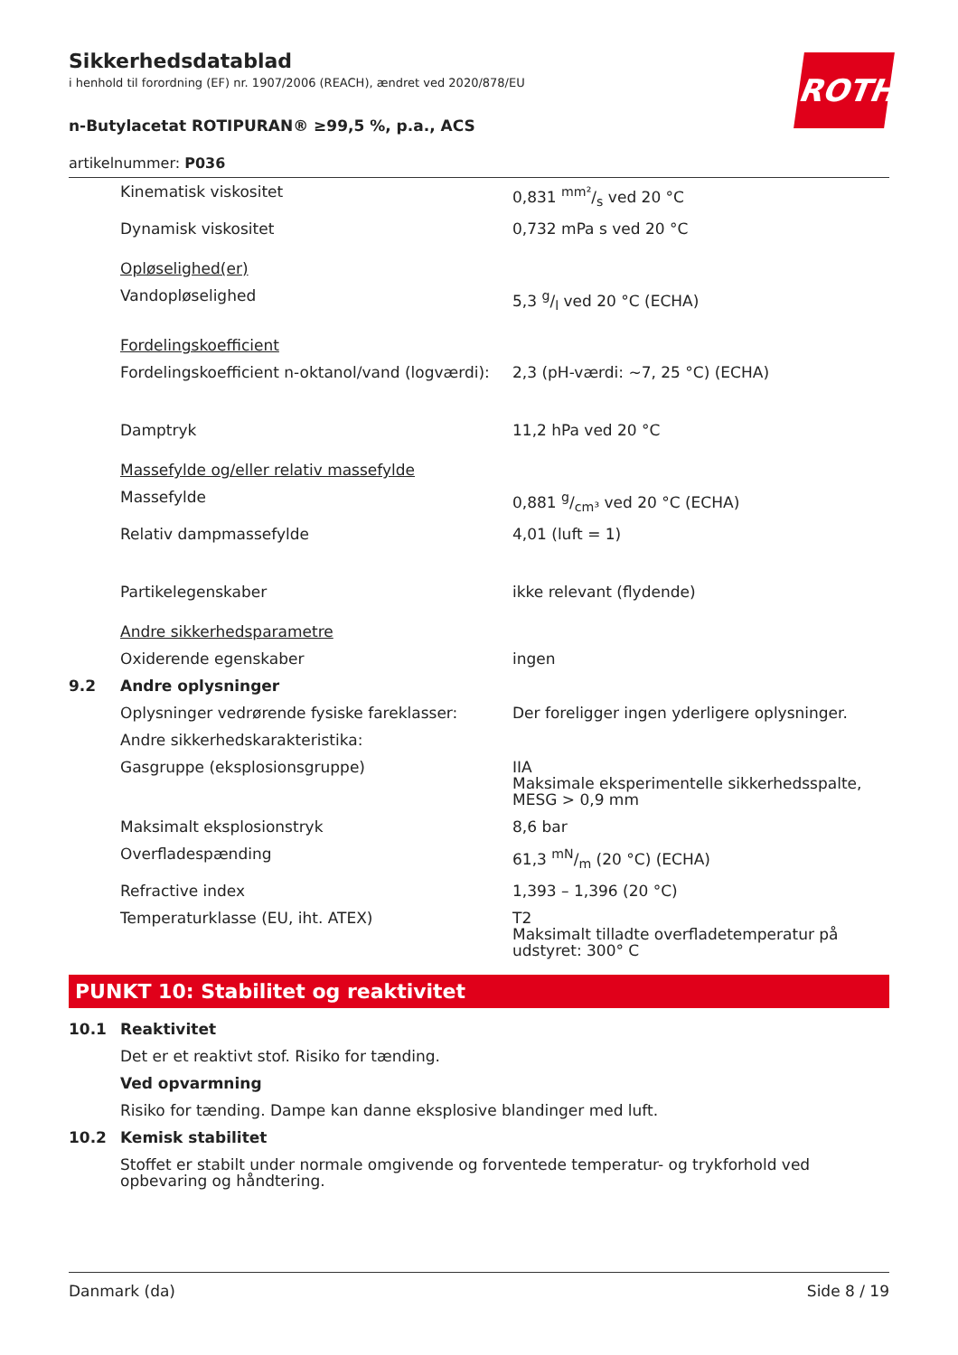ROTH
Sikkerhedsdatablad
i henhold til forordning (EF) nr. 1907/2006 (REACH), ændret ved 2020/878/EU
n-Butylacetat ROTIPURAN® ≥99,5 %, p.a., ACS
artikelnummer: P036
| | Kinematisk viskositet | 0,831 mm²/s ved 20 °C |
| | Dynamisk viskositet | 0,732 mPa s ved 20 °C |
| | Opløselighed(er) | |
| | Vandopløselighed | 5,3 g/l ved 20 °C (ECHA) |
| | Fordelingskoefficient | |
| | Fordelingskoefficient n-oktanol/vand (logværdi): | 2,3 (pH-værdi: ~7, 25 °C) (ECHA) |
| | Damptryk | 11,2 hPa ved 20 °C |
| | Massefylde og/eller relativ massefylde | |
| | Massefylde | 0,881 g/cm³ ved 20 °C (ECHA) |
| | Relativ dampmassefylde | 4,01 (luft = 1) |
| | Partikelegenskaber | ikke relevant (flydende) |
| | Andre sikkerhedsparametre | |
| | Oxiderende egenskaber | ingen |
| 9.2 | Andre oplysninger | |
| | Oplysninger vedrørende fysiske fareklasser: | Der foreligger ingen yderligere oplysninger. |
| | Andre sikkerhedskarakteristika: | |
| | Gasgruppe (eksplosionsgruppe) | IIA Maksimale eksperimentelle sikkerhedsspalte, MESG > 0,9 mm |
| | Maksimalt eksplosionstryk | 8,6 bar |
| | Overfladespænding | 61,3 mN/m (20 °C) (ECHA) |
| | Refractive index | 1,393 – 1,396 (20 °C) |
| | Temperaturklasse (EU, iht. ATEX) | T2 Maksimalt tilladte overfladetemperatur på udstyret: 300° C |
PUNKT 10: Stabilitet og reaktivitet
| 10.1 | Reaktivitet |
| | Det er et reaktivt stof. Risiko for tænding. |
| | Ved opvarmning |
| | Risiko for tænding. Dampe kan danne eksplosive blandinger med luft. |
| 10.2 | Kemisk stabilitet |
| | Stoffet er stabilt under normale omgivende og forventede temperatur- og trykforhold ved opbevaring og håndtering. |
Danmark (da) Side 8 / 19